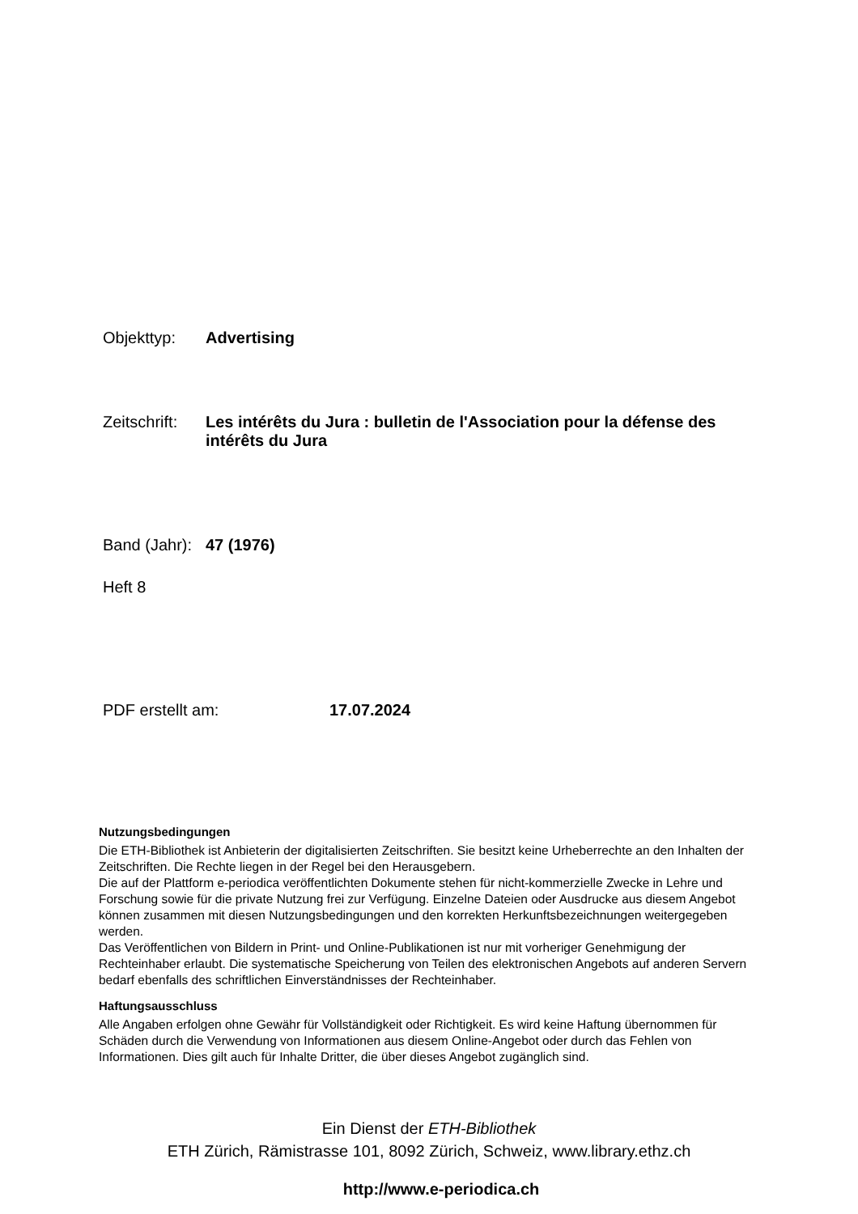Objekttyp: Advertising
Zeitschrift:
Les intérêts du Jura : bulletin de l'Association pour la défense des intérêts du Jura
Band (Jahr):
47 (1976)
Heft 8
PDF erstellt am: 17.07.2024
Nutzungsbedingungen
Die ETH-Bibliothek ist Anbieterin der digitalisierten Zeitschriften. Sie besitzt keine Urheberrechte an den Inhalten der Zeitschriften. Die Rechte liegen in der Regel bei den Herausgebern.
Die auf der Plattform e-periodica veröffentlichten Dokumente stehen für nicht-kommerzielle Zwecke in Lehre und Forschung sowie für die private Nutzung frei zur Verfügung. Einzelne Dateien oder Ausdrucke aus diesem Angebot können zusammen mit diesen Nutzungsbedingungen und den korrekten Herkunftsbezeichnungen weitergegeben werden.
Das Veröffentlichen von Bildern in Print- und Online-Publikationen ist nur mit vorheriger Genehmigung der Rechteinhaber erlaubt. Die systematische Speicherung von Teilen des elektronischen Angebots auf anderen Servern bedarf ebenfalls des schriftlichen Einverständnisses der Rechteinhaber.
Haftungsausschluss
Alle Angaben erfolgen ohne Gewähr für Vollständigkeit oder Richtigkeit. Es wird keine Haftung übernommen für Schäden durch die Verwendung von Informationen aus diesem Online-Angebot oder durch das Fehlen von Informationen. Dies gilt auch für Inhalte Dritter, die über dieses Angebot zugänglich sind.
Ein Dienst der ETH-Bibliothek
ETH Zürich, Rämistrasse 101, 8092 Zürich, Schweiz, www.library.ethz.ch
http://www.e-periodica.ch